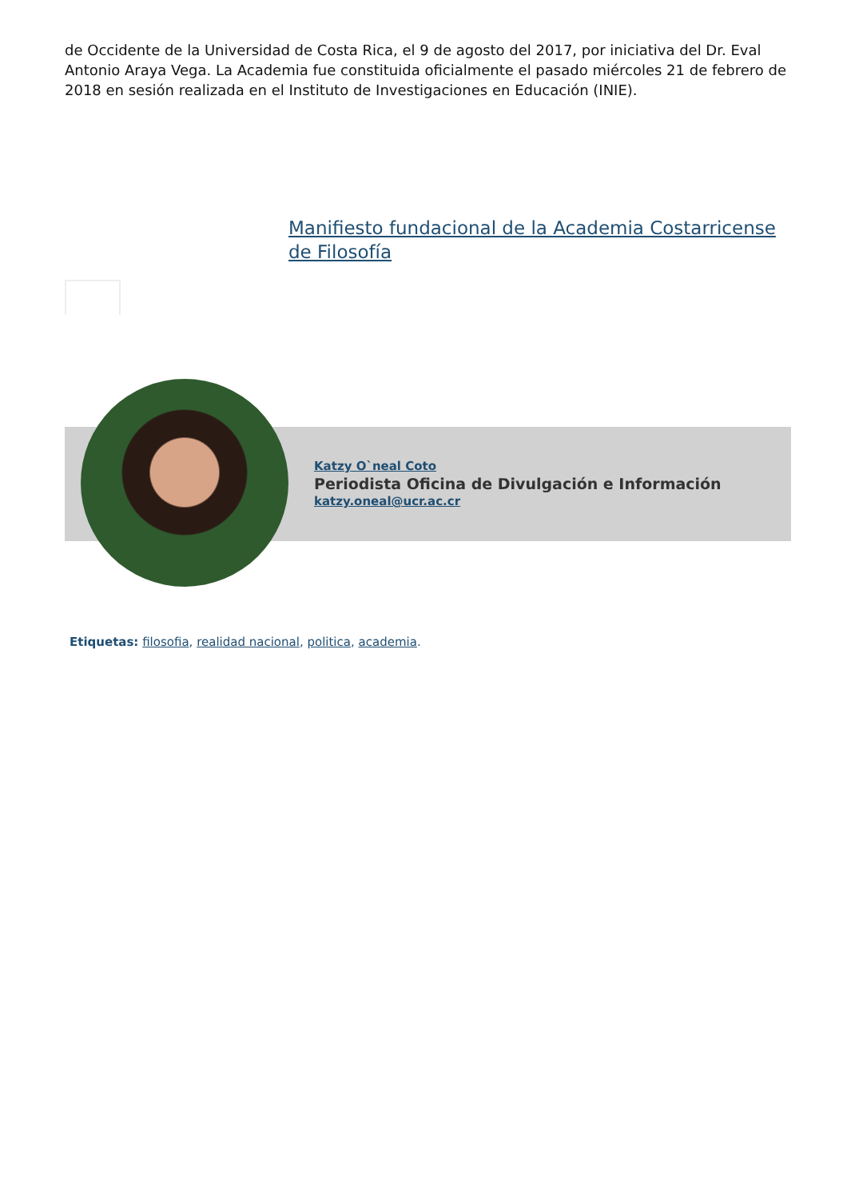de Occidente de la Universidad de Costa Rica, el 9 de agosto del 2017, por iniciativa del Dr. Eval Antonio Araya Vega. La Academia fue constituida oficialmente el pasado miércoles 21 de febrero de 2018 en sesión realizada en el Instituto de Investigaciones en Educación (INIE).
Manifiesto fundacional de la Academia Costarricense de Filosofía
Katzy O`neal Coto
Periodista Oficina de Divulgación e Información
katzy.oneal@ucr.ac.cr
Etiquetas: filosofia, realidad nacional, politica, academia.